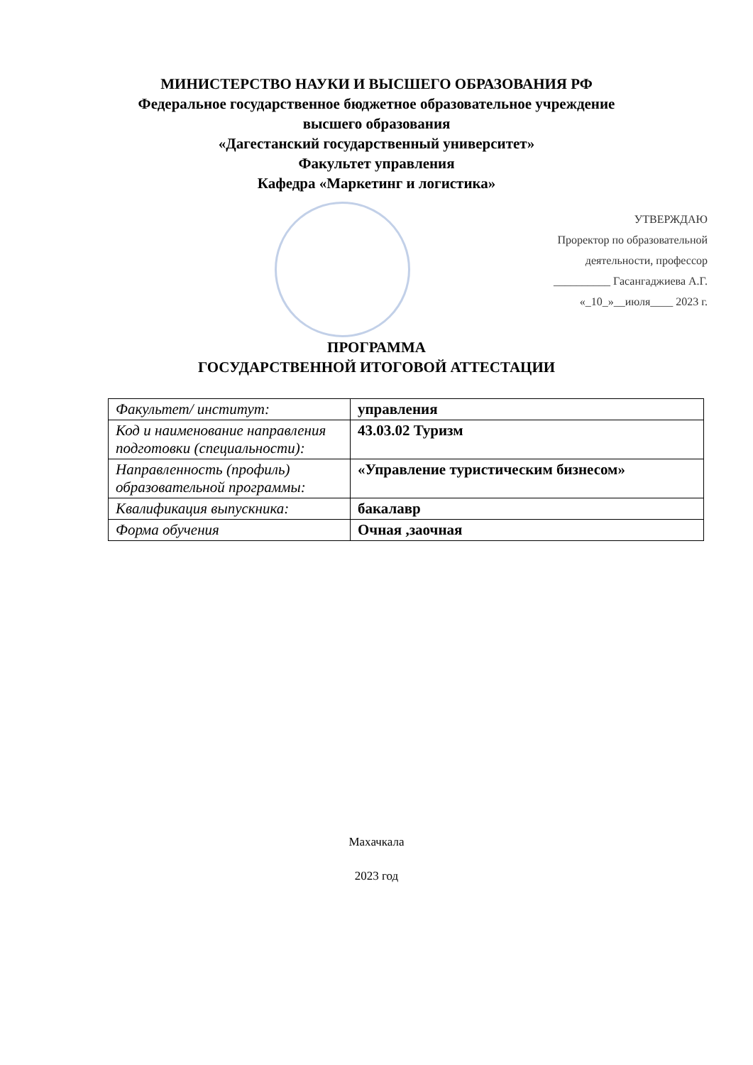МИНИСТЕРСТВО НАУКИ И ВЫСШЕГО ОБРАЗОВАНИЯ РФ
Федеральное государственное бюджетное образовательное учреждение
высшего образования
«Дагестанский государственный университет»
Факультет управления
Кафедра «Маркетинг и логистика»
УТВЕРЖДАЮ
Проректор по образовательной
деятельности, профессор
__________ Гасангаджиева А.Г.
«_10_»__июля____ 2023 г.
ПРОГРАММА
ГОСУДАРСТВЕННОЙ ИТОГОВОЙ АТТЕСТАЦИИ
| Факультет/ институт: | управления |
| Код и наименование направления подготовки (специальности): | 43.03.02 Туризм |
| Направленность (профиль) образовательной программы: | «Управление туристическим бизнесом» |
| Квалификация выпускника: | бакалавр |
| Форма обучения | Очная ,заочная |
Махачкала
2023 год